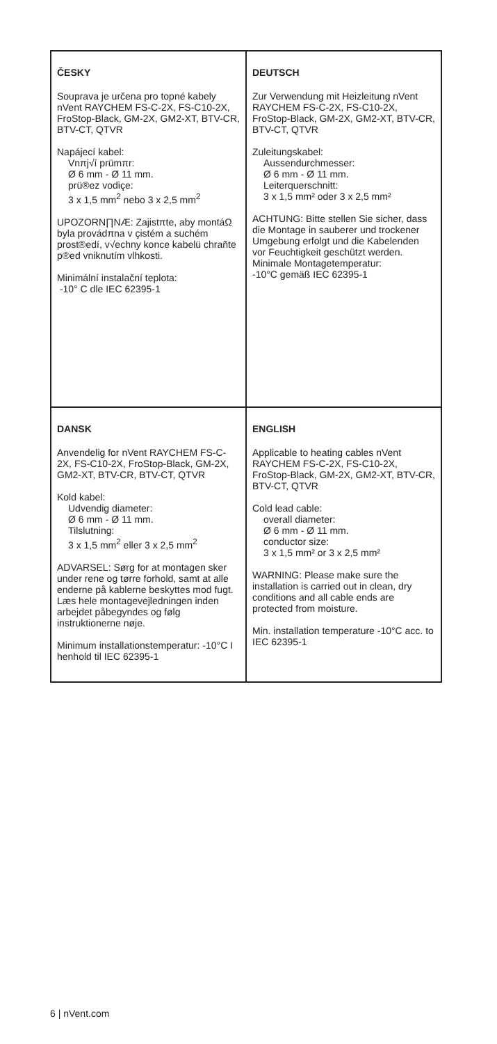| ČESKY Souprava je určena pro topné kabely nVent RAYCHEM FS-C-2X, FS-C10-2X, FroStop-Black, GM-2X, GM2-XT, BTV-CR, BTV-CT, QTVR Napájecí kabel: Vnπj√í prümπr: Ø 6 mm - Ø 11 mm. prü®ez vodiçe: 3 x 1,5 mm<sup>2</sup> nebo 3 x 2,5 mm<sup>2</sup> UPOZORN∏NÆ: Zajistπte, aby montáΩ byla provádπna v çistém a suchém prost®edí, v√echny konce kabelü chrañte p®ed vniknutím vlhkosti. Minimální instalační teplota: -10° C dle IEC 62395-1 | DEUTSCH Zur Verwendung mit Heizleitung nVent RAYCHEM FS-C-2X, FS-C10-2X, FroStop-Black, GM-2X, GM2-XT, BTV-CR, BTV-CT, QTVR Zuleitungskabel: Aussendurchmesser: Ø 6 mm - Ø 11 mm. Leiterquerschnitt: 3 x 1,5 mm² oder 3 x 2,5 mm² ACHTUNG: Bitte stellen Sie sicher, dass die Montage in sauberer und trockener Umgebung erfolgt und die Kabelenden vor Feuchtigkeit geschützt werden. Minimale Montagetemperatur: -10°C gemäß IEC 62395-1 |
| DANSK Anvendelig for nVent RAYCHEM FS-C-2X, FS-C10-2X, FroStop-Black, GM-2X, GM2-XT, BTV-CR, BTV-CT, QTVR Kold kabel: Udvendig diameter: Ø 6 mm - Ø 11 mm. Tilslutning: 3 x 1,5 mm<sup>2</sup> eller 3 x 2,5 mm<sup>2</sup> ADVARSEL: Sørg for at montagen sker under rene og tørre forhold, samt at alle enderne på kablerne beskyttes mod fugt. Læs hele montagevejledningen inden arbejdet påbegyndes og følg instruktionerne nøje. Minimum installationstemperatur: -10°C I henhold til IEC 62395-1 | ENGLISH Applicable to heating cables nVent RAYCHEM FS-C-2X, FS-C10-2X, FroStop-Black, GM-2X, GM2-XT, BTV-CR, BTV-CT, QTVR Cold lead cable: overall diameter: Ø 6 mm - Ø 11 mm. conductor size: 3 x 1,5 mm² or 3 x 2,5 mm² WARNING: Please make sure the installation is carried out in clean, dry conditions and all cable ends are protected from moisture. Min. installation temperature -10°C acc. to IEC 62395-1 |
6 | nVent.com